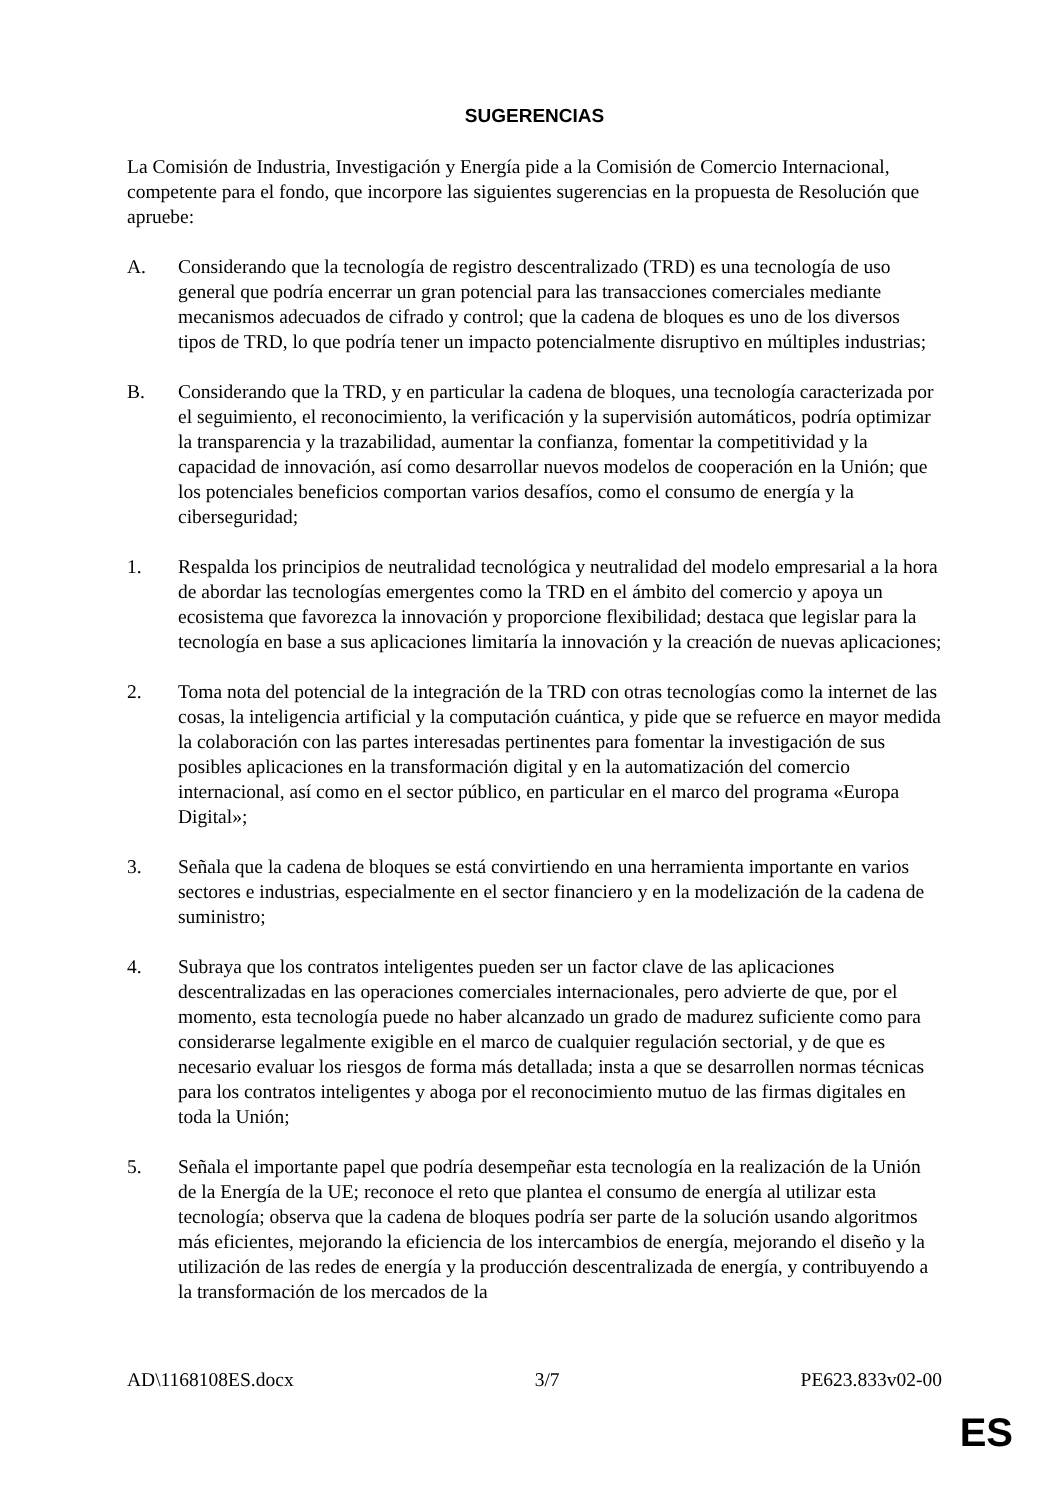SUGERENCIAS
La Comisión de Industria, Investigación y Energía pide a la Comisión de Comercio Internacional, competente para el fondo, que incorpore las siguientes sugerencias en la propuesta de Resolución que apruebe:
A. Considerando que la tecnología de registro descentralizado (TRD) es una tecnología de uso general que podría encerrar un gran potencial para las transacciones comerciales mediante mecanismos adecuados de cifrado y control; que la cadena de bloques es uno de los diversos tipos de TRD, lo que podría tener un impacto potencialmente disruptivo en múltiples industrias;
B. Considerando que la TRD, y en particular la cadena de bloques, una tecnología caracterizada por el seguimiento, el reconocimiento, la verificación y la supervisión automáticos, podría optimizar la transparencia y la trazabilidad, aumentar la confianza, fomentar la competitividad y la capacidad de innovación, así como desarrollar nuevos modelos de cooperación en la Unión; que los potenciales beneficios comportan varios desafíos, como el consumo de energía y la ciberseguridad;
1. Respalda los principios de neutralidad tecnológica y neutralidad del modelo empresarial a la hora de abordar las tecnologías emergentes como la TRD en el ámbito del comercio y apoya un ecosistema que favorezca la innovación y proporcione flexibilidad; destaca que legislar para la tecnología en base a sus aplicaciones limitaría la innovación y la creación de nuevas aplicaciones;
2. Toma nota del potencial de la integración de la TRD con otras tecnologías como la internet de las cosas, la inteligencia artificial y la computación cuántica, y pide que se refuerce en mayor medida la colaboración con las partes interesadas pertinentes para fomentar la investigación de sus posibles aplicaciones en la transformación digital y en la automatización del comercio internacional, así como en el sector público, en particular en el marco del programa «Europa Digital»;
3. Señala que la cadena de bloques se está convirtiendo en una herramienta importante en varios sectores e industrias, especialmente en el sector financiero y en la modelización de la cadena de suministro;
4. Subraya que los contratos inteligentes pueden ser un factor clave de las aplicaciones descentralizadas en las operaciones comerciales internacionales, pero advierte de que, por el momento, esta tecnología puede no haber alcanzado un grado de madurez suficiente como para considerarse legalmente exigible en el marco de cualquier regulación sectorial, y de que es necesario evaluar los riesgos de forma más detallada; insta a que se desarrollen normas técnicas para los contratos inteligentes y aboga por el reconocimiento mutuo de las firmas digitales en toda la Unión;
5. Señala el importante papel que podría desempeñar esta tecnología en la realización de la Unión de la Energía de la UE; reconoce el reto que plantea el consumo de energía al utilizar esta tecnología; observa que la cadena de bloques podría ser parte de la solución usando algoritmos más eficientes, mejorando la eficiencia de los intercambios de energía, mejorando el diseño y la utilización de las redes de energía y la producción descentralizada de energía, y contribuyendo a la transformación de los mercados de la
AD\1168108ES.docx 3/7 PE623.833v02-00
ES